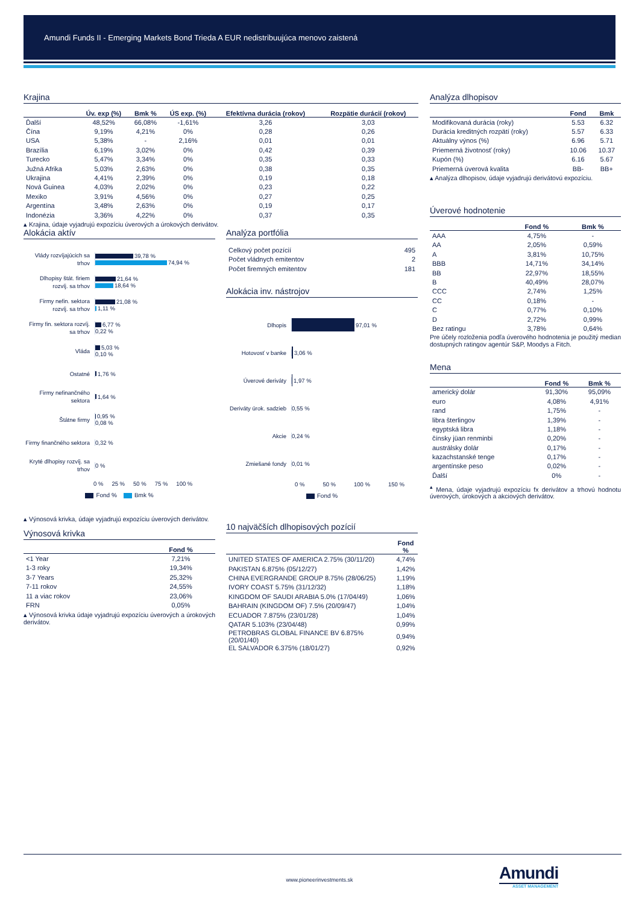Amundi Funds II - Emerging Markets Bond Trieda A EUR nedistribuujúca menovo zaistená
Krajina
| | Úv. exp (%) | Bmk % | ÚS exp. (%) | Efektívna durácia (rokov) | Rozpätie durácií (rokov) |
| --- | --- | --- | --- | --- | --- |
| Ďalší | 48,52% | 66,08% | -1,61% | 3,26 | 3,03 |
| Čína | 9,19% | 4,21% | 0% | 0,28 | 0,26 |
| USA | 5,38% | - | 2,16% | 0,01 | 0,01 |
| Brazília | 6,19% | 3,02% | 0% | 0,42 | 0,39 |
| Turecko | 5,47% | 3,34% | 0% | 0,35 | 0,33 |
| Južná Afrika | 5,03% | 2,63% | 0% | 0,38 | 0,35 |
| Ukrajina | 4,41% | 2,39% | 0% | 0,19 | 0,18 |
| Nová Guinea | 4,03% | 2,02% | 0% | 0,23 | 0,22 |
| Mexiko | 3,91% | 4,56% | 0% | 0,27 | 0,25 |
| Argentína | 3,48% | 2,63% | 0% | 0,19 | 0,17 |
| Indonézia | 3,36% | 4,22% | 0% | 0,37 | 0,35 |
▴ Krajina, údaje vyjadrujú expozíciu úverových a úrokových derivátov.
Alokácia aktív
Vlády rozvíjajúcich sa trhov
39,78 %
74,94 %
Dlhopisy štát. firiem rozvíj. sa trhov
21,64 %
18,64 %
Firmy nefin. sektora rozvíj. sa trhov
21,08 %
1,11 %
Firmy fin. sektora rozvíj. sa trhov
6,77 %
0,22 %
Vláda
5,03 %
0,10 %
Ostatné
1,76 %
Firmy nefinančného sektora
1,64 %
Štátne firmy
0,95 %
0,08 %
Firmy finančného sektora
0,32 %
Kryté dlhopisy rozvíj. sa trhov
0 %
0 % 25 % 50 % 75 % 100 %
Fond % Bmk %
▴ Výnosová krivka, údaje vyjadrujú expozíciu úverových derivátov.
Výnosová krivka
| | Fond % |
| --- | --- |
| <1 Year | 7,21% |
| 1-3 roky | 19,34% |
| 3-7 Years | 25,32% |
| 7-11 rokov | 24,55% |
| 11 a viac rokov | 23,06% |
| FRN | 0,05% |
▴ Výnosová krivka údaje vyjadrujú expozíciu úverových a úrokových derivátov.
Analýza portfólia
| Celkový počet pozícií | 495 |
| Počet vládnych emitentov | 2 |
| Počet firemných emitentov | 181 |
Alokácia inv. nástrojov
Dlhopis
97,01 %
Hotovosť v banke
3,06 %
Úverové deriváty
1,97 %
Deriváty úrok. sadzieb
0,55 %
Akcie
0,24 %
Zmiešané fondy
0,01 %
0 % 50 % 100 % 150 %
Fond %
10 najväčších dlhopisových pozícií
| | Fond % |
| --- | --- |
| UNITED STATES OF AMERICA 2.75% (30/11/20) | 4,74% |
| PAKISTAN 6.875% (05/12/27) | 1,42% |
| CHINA EVERGRANDE GROUP 8.75% (28/06/25) | 1,19% |
| IVORY COAST 5.75% (31/12/32) | 1,18% |
| KINGDOM OF SAUDI ARABIA 5.0% (17/04/49) | 1,06% |
| BAHRAIN (KINGDOM OF) 7.5% (20/09/47) | 1,04% |
| ECUADOR 7.875% (23/01/28) | 1,04% |
| QATAR 5.103% (23/04/48) | 0,99% |
| PETROBRAS GLOBAL FINANCE BV 6.875% (20/01/40) | 0,94% |
| EL SALVADOR 6.375% (18/01/27) | 0,92% |
Analýza dlhopisov
| | Fond | Bmk |
| --- | --- | --- |
| Modifikovaná durácia (roky) | 5.53 | 6.32 |
| Durácia kreditných rozpätí (roky) | 5.57 | 6.33 |
| Aktuálny výnos (%) | 6.96 | 5.71 |
| Priemerná životnosť (roky) | 10.06 | 10.37 |
| Kupón (%) | 6.16 | 5.67 |
| Priemerná úverová kvalita | BB- | BB+ |
▴ Analýza dlhopisov, údaje vyjadrujú derivátovú expozíciu.
Úverové hodnotenie
| | Fond % | Bmk % |
| --- | --- | --- |
| AAA | 4,75% | - |
| AA | 2,05% | 0,59% |
| A | 3,81% | 10,75% |
| BBB | 14,71% | 34,14% |
| BB | 22,97% | 18,55% |
| B | 40,49% | 28,07% |
| CCC | 2,74% | 1,25% |
| CC | 0,18% | - |
| C | 0,77% | 0,10% |
| D | 2,72% | 0,99% |
| Bez ratingu | 3,78% | 0,64% |
Pre účely rozloženia podľa úverového hodnotenia je použitý median dostupných ratingov agentúr S&P, Moodys a Fitch.
Mena
| | Fond % | Bmk % |
| --- | --- | --- |
| americký dolár | 91,30% | 95,09% |
| euro | 4,08% | 4,91% |
| rand | 1,75% | - |
| libra šterlingov | 1,39% | - |
| egyptská libra | 1,18% | - |
| čínsky jüan renminbi | 0,20% | - |
| austrálsky dolár | 0,17% | - |
| kazachstanské tenge | 0,17% | - |
| argentínske peso | 0,02% | - |
| Ďalší | 0% | - |
<sup>▴</sup> Mena, údaje vyjadrujú expozíciu fx derivátov a trhovú hodnotu úverových, úrokových a akciových derivátov.
www.pioneerinvestments.sk Amundi
ASSET MANAGEMENT